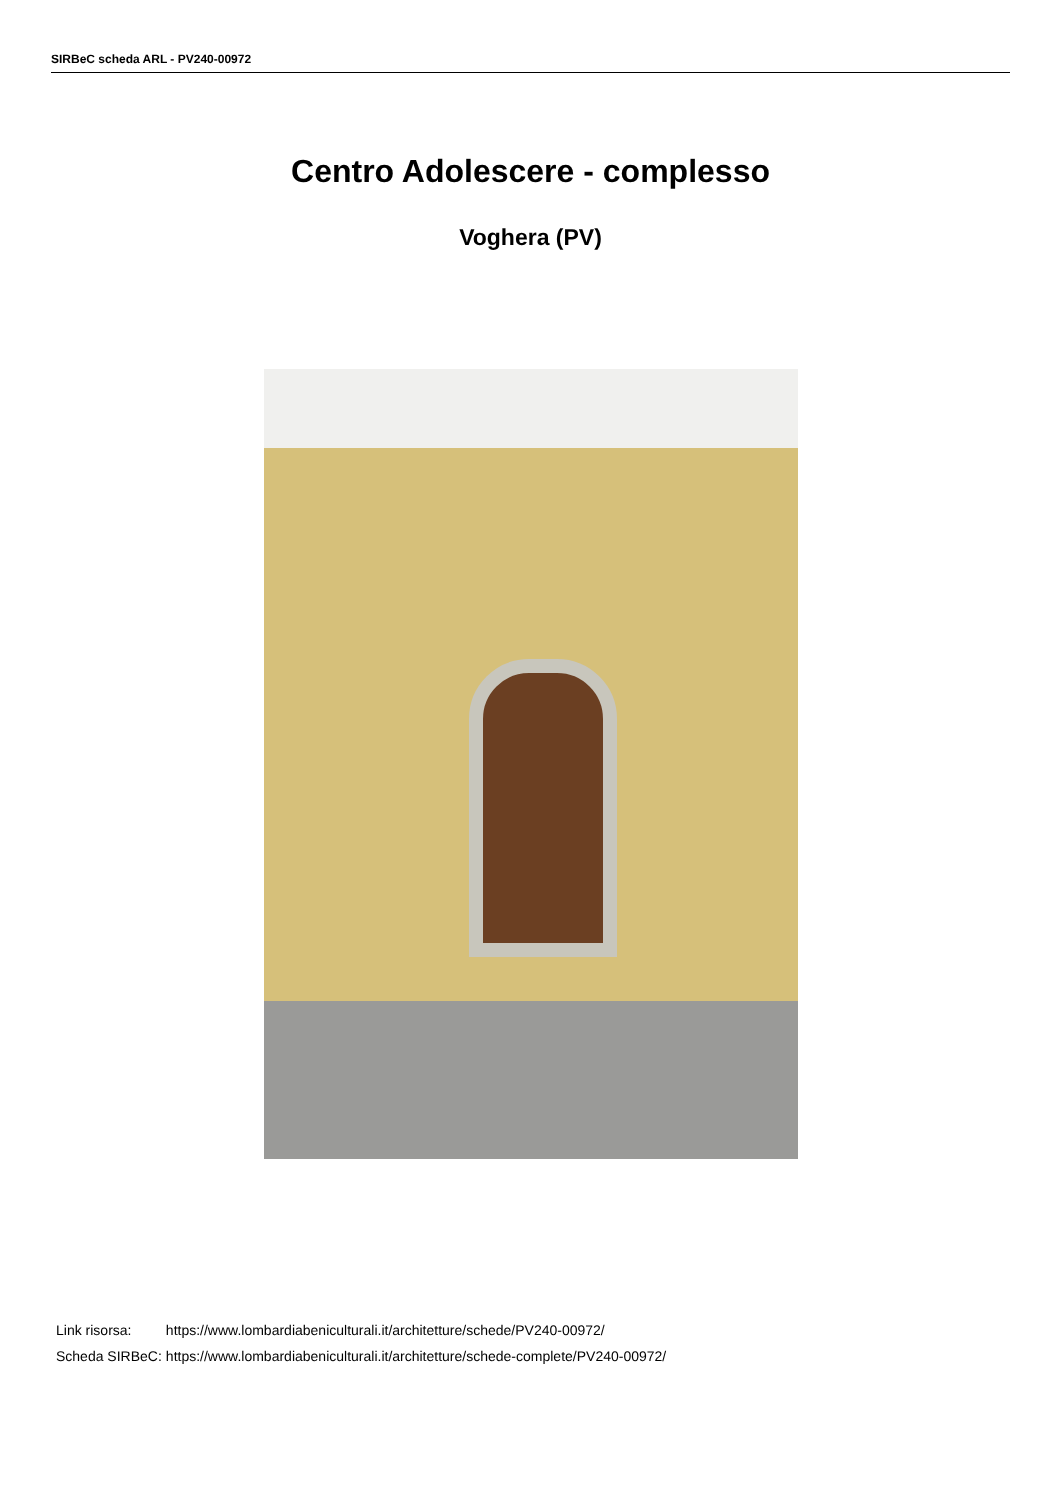SIRBeC scheda ARL - PV240-00972
Centro Adolescere - complesso
Voghera (PV)
| Link risorsa: | https://www.lombardiabeniculturali.it/architetture/schede/PV240-00972/ |
| Scheda SIRBeC: | https://www.lombardiabeniculturali.it/architetture/schede-complete/PV240-00972/ |